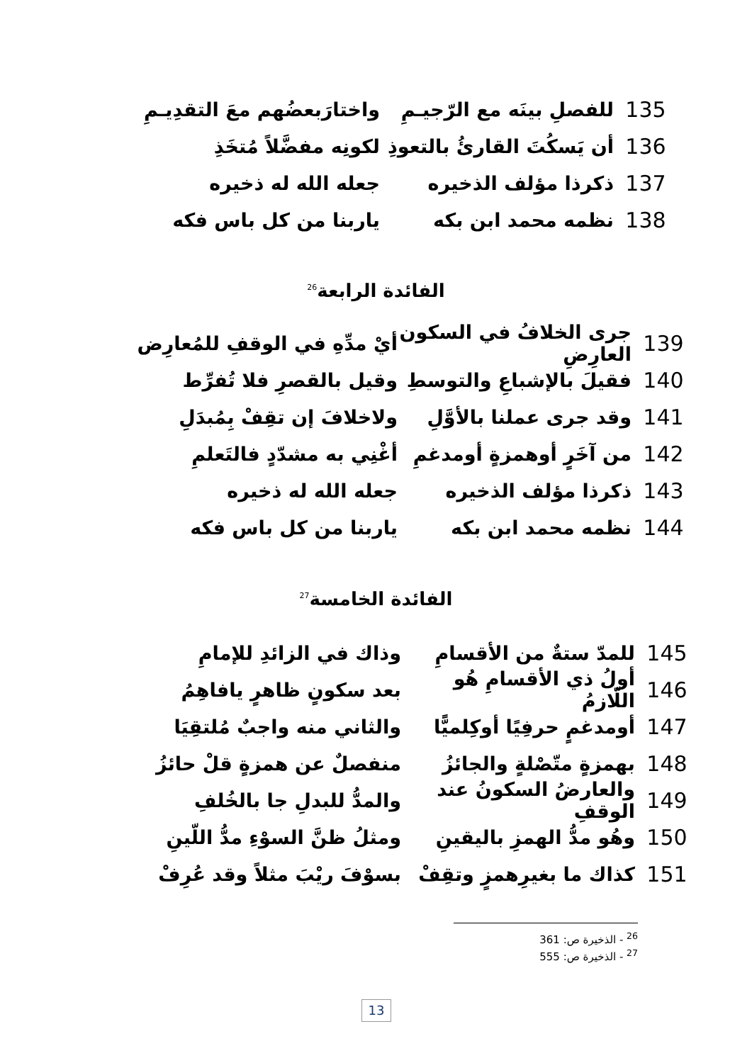135 للفصلِ بينَه مع الرّجيـمِ واختارَبعضُهم معَ التقدِيـمِ
136 أن يَسكُتَ القارئُ بالتعوذِ لكونِه مفضَّلاً مُتخَذِ
137 ذكرذا مؤلف الذخيره جعله الله له ذخيره
138 نظمه محمد ابن بكه ياربنا من كل باس فكه
الفائدة الرابعة<sup>26</sup>
139 جرى الخلافُ في السكون العارِضِ أيْ مدِّهِ في الوقفِ للمُعارِض
140 فقيلَ بالإشباعِ والتوسطِ وقيل بالقصرِ فلا تُفرِّط
141 وقد جرى عملنا بالأوَّلِ ولاخلافَ إن تقِفْ بِمُبدَلِ
142 من آخَرٍ أوهمزةٍ أومدغمِ أغْنِي به مشدّدٍ فالتَعلمِ
143 ذكرذا مؤلف الذخيره جعله الله له ذخيره
144 نظمه محمد ابن بكه ياربنا من كل باس فكه
الفائدة الخامسة<sup>27</sup>
145 للمدّ ستةٌ من الأقسامِ وذاك في الزائدِ للإمامِ
146 أولُ ذي الأقسامِ هُو اللّازمُ بعد سكونٍ ظاهرٍ يافاهِمُ
147 أومدغمٍ حرفِيًا أوكِلميًّا والثاني منه واجبٌ مُلتقِيَا
148 بهمزةٍ متّصْلةٍ والجائزُ منفصلٌ عن همزةٍ قلْ حائزُ
149 والعارضُ السكونُ عند الوقفِ والمدُّ للبدلِ جا بالخُلفِ
150 وهُو مدُّ الهمزِ باليقينِ ومثلُ ظنَّ السوْءِ مدُّ اللّينِ
151 كذاك ما بغيرِهمزٍ وتقِفْ بسوْفَ ريْبَ مثلاً وقد عُرِفْ
<sup>26</sup> - الذخيرة ص: 361
<sup>27</sup> - الذخيرة ص: 555
13